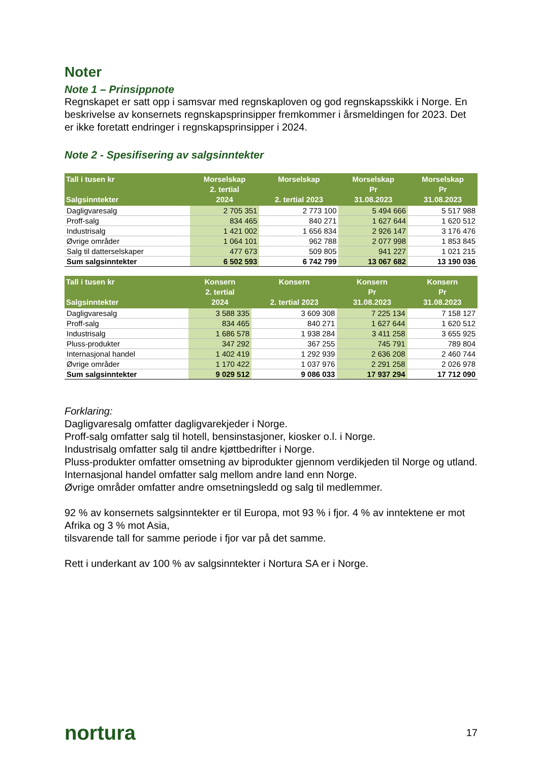Noter
Note 1 – Prinsippnote
Regnskapet er satt opp i samsvar med regnskaploven og god regnskapsskikk i Norge. En beskrivelse av konsernets regnskapsprinsipper fremkommer i årsmeldingen for 2023. Det er ikke foretatt endringer i regnskapsprinsipper i 2024.
Note 2 - Spesifisering av salgsinntekter
| Tall i tusen kr Salgsinntekter | Morselskap 2. tertial 2024 | Morselskap 2. tertial 2023 | Morselskap Pr 31.08.2023 | Morselskap Pr 31.08.2023 |
| --- | --- | --- | --- | --- |
| Dagligvaresalg | 2 705 351 | 2 773 100 | 5 494 666 | 5 517 988 |
| Proff-salg | 834 465 | 840 271 | 1 627 644 | 1 620 512 |
| Industrisalg | 1 421 002 | 1 656 834 | 2 926 147 | 3 176 476 |
| Øvrige områder | 1 064 101 | 962 788 | 2 077 998 | 1 853 845 |
| Salg til datterselskaper | 477 673 | 509 805 | 941 227 | 1 021 215 |
| Sum salgsinntekter | 6 502 593 | 6 742 799 | 13 067 682 | 13 190 036 |
| Tall i tusen kr Salgsinntekter | Konsern 2. tertial 2024 | Konsern 2. tertial 2023 | Konsern Pr 31.08.2023 | Konsern Pr 31.08.2023 |
| --- | --- | --- | --- | --- |
| Dagligvaresalg | 3 588 335 | 3 609 308 | 7 225 134 | 7 158 127 |
| Proff-salg | 834 465 | 840 271 | 1 627 644 | 1 620 512 |
| Industrisalg | 1 686 578 | 1 938 284 | 3 411 258 | 3 655 925 |
| Pluss-produkter | 347 292 | 367 255 | 745 791 | 789 804 |
| Internasjonal handel | 1 402 419 | 1 292 939 | 2 636 208 | 2 460 744 |
| Øvrige områder | 1 170 422 | 1 037 976 | 2 291 258 | 2 026 978 |
| Sum salgsinntekter | 9 029 512 | 9 086 033 | 17 937 294 | 17 712 090 |
Forklaring:
Dagligvaresalg omfatter dagligvarekjeder i Norge.
Proff-salg omfatter salg til hotell, bensinstasjoner, kiosker o.l. i Norge.
Industrisalg omfatter salg til andre kjøttbedrifter i Norge.
Pluss-produkter omfatter omsetning av biprodukter gjennom verdikjeden til Norge og utland.
Internasjonal handel omfatter salg mellom andre land enn Norge.
Øvrige områder omfatter andre omsetningsledd og salg til medlemmer.
92 % av konsernets salgsinntekter er til Europa, mot 93 % i fjor. 4 % av inntektene er mot Afrika og 3 % mot Asia,
tilsvarende tall for samme periode i fjor var på det samme.
Rett i underkant av 100 % av salgsinntekter i Nortura SA er i Norge.
nortura 17